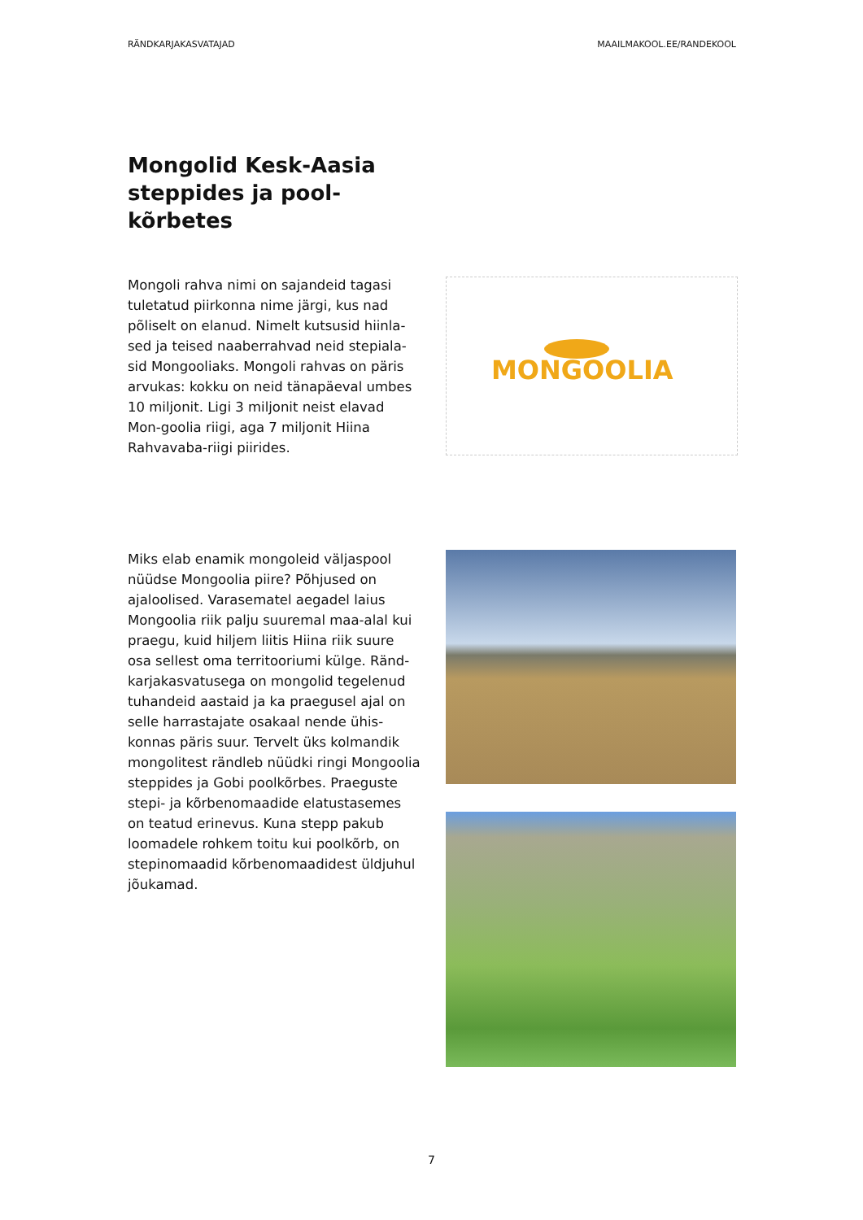RÄNDKARJAKASVATAJAD MAAILMAKOOL.EE/RANDEKOOL
Mongolid Kesk-Aasia steppides ja pool-kõrbetes
Mongoli rahva nimi on sajandeid tagasi tuletatud piirkonna nime järgi, kus nad põliselt on elanud. Nimelt kutsusid hiinla-sed ja teised naaberrahvad neid stepiala-sid Mongooliaks. Mongoli rahvas on päris arvukas: kokku on neid tänapäeval umbes 10 miljonit. Ligi 3 miljonit neist elavad Mon-goolia riigi, aga 7 miljonit Hiina Rahvavaba-riigi piirides.
MONGOOLIA
Miks elab enamik mongoleid väljaspool nüüdse Mongoolia piire? Põhjused on ajaloolised. Varasematel aegadel laius Mongoolia riik palju suuremal maa-alal kui praegu, kuid hiljem liitis Hiina riik suure osa sellest oma territooriumi külge. Ränd-karjakasvatusega on mongolid tegelenud tuhandeid aastaid ja ka praegusel ajal on selle harrastajate osakaal nende ühis-konnas päris suur. Tervelt üks kolmandik mongolitest rändleb nüüdki ringi Mongoolia steppides ja Gobi poolkõrbes. Praeguste stepi- ja kõrbenomaadide elatustasemes on teatud erinevus. Kuna stepp pakub loomadele rohkem toitu kui poolkõrb, on stepinomaadid kõrbenomaadidest üldjuhul jõukamad.
7